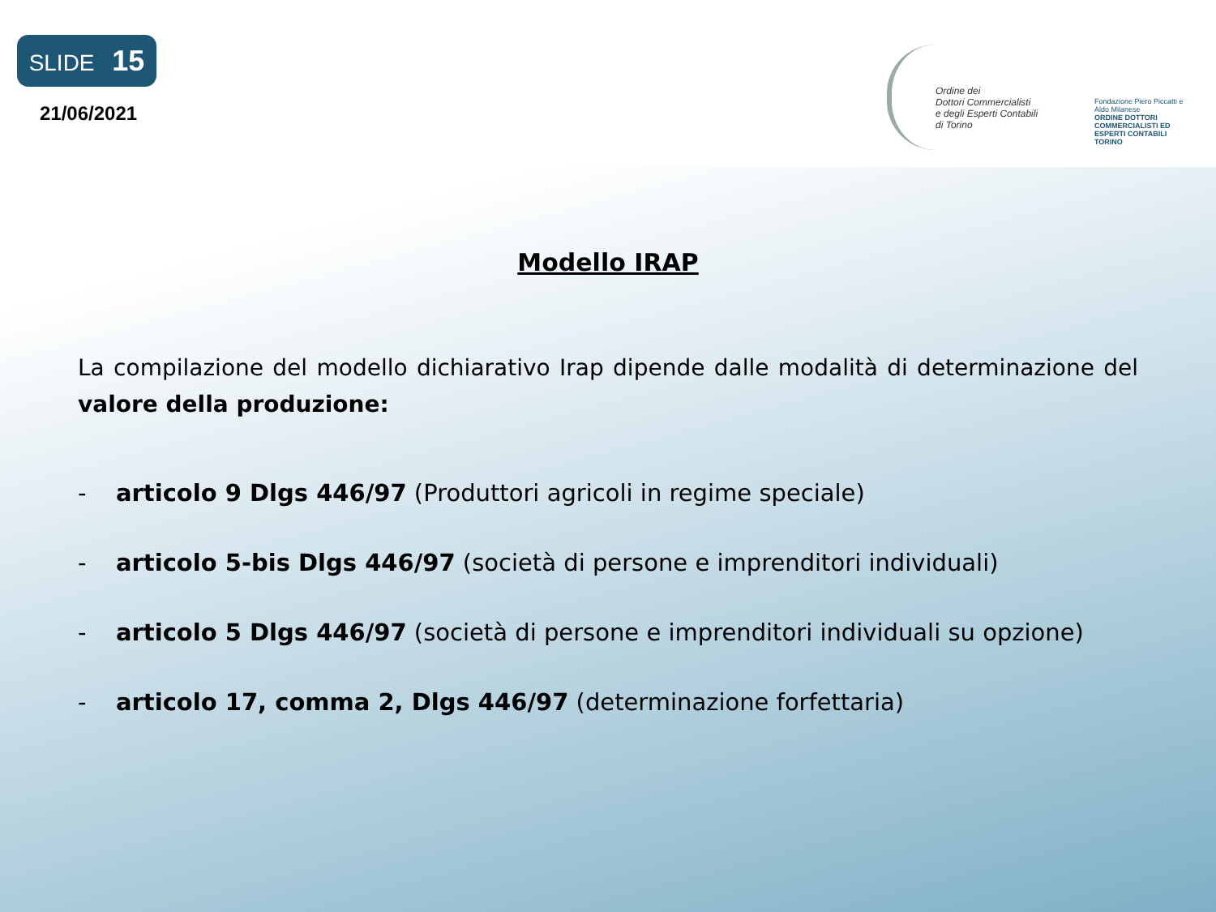SLIDE 15
21/06/2021
Ordine dei
Dottori Commercialisti
e degli Esperti Contabili
di Torino
Fondazione Piero Piccatti e Aldo Milanese
ORDINE DOTTORI COMMERCIALISTI ED ESPERTI CONTABILI TORINO
Modello IRAP
La compilazione del modello dichiarativo Irap dipende dalle modalità di determinazione del valore della produzione:
- articolo 9 Dlgs 446/97 (Produttori agricoli in regime speciale)
- articolo 5-bis Dlgs 446/97 (società di persone e imprenditori individuali)
- articolo 5 Dlgs 446/97 (società di persone e imprenditori individuali su opzione)
- articolo 17, comma 2, Dlgs 446/97 (determinazione forfettaria)